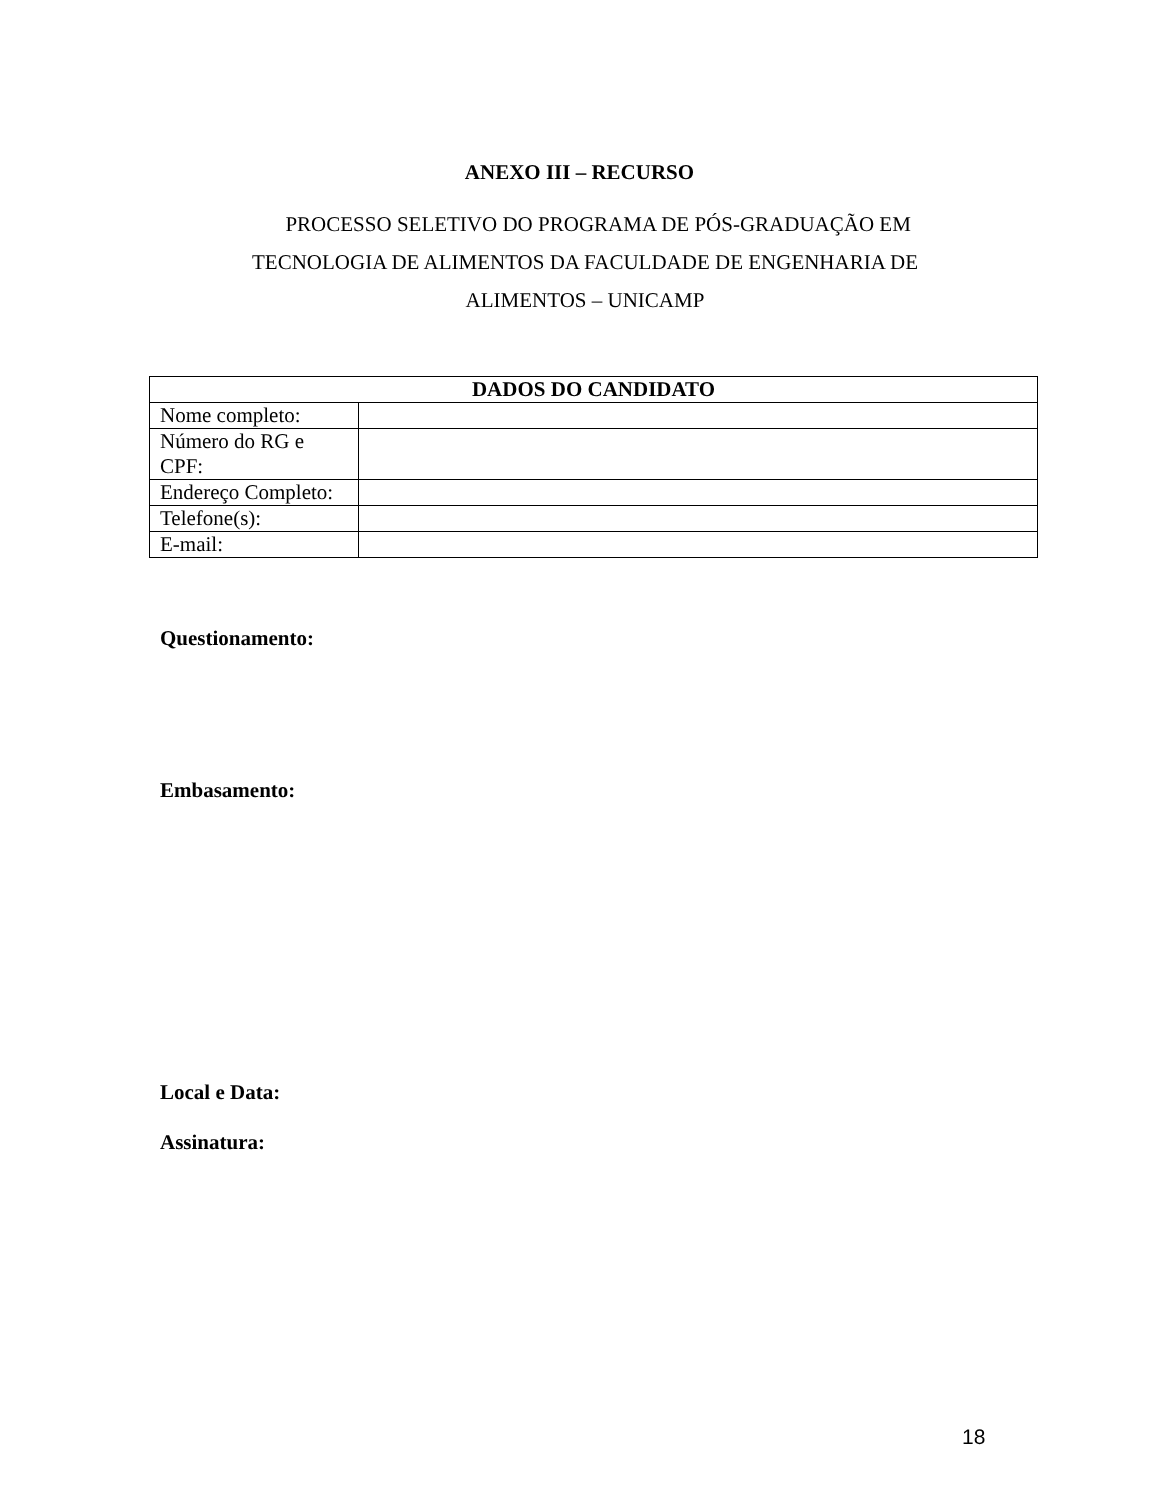ANEXO III – RECURSO
PROCESSO SELETIVO DO PROGRAMA DE PÓS-GRADUAÇÃO EM TECNOLOGIA DE ALIMENTOS DA FACULDADE DE ENGENHARIA DE ALIMENTOS – UNICAMP
| DADOS DO CANDIDATO | |
| --- | --- |
| Nome completo: | |
| Número do RG e CPF: | |
| Endereço Completo: | |
| Telefone(s): | |
| E-mail: | |
Questionamento:
Embasamento:
Local e Data:
Assinatura:
18